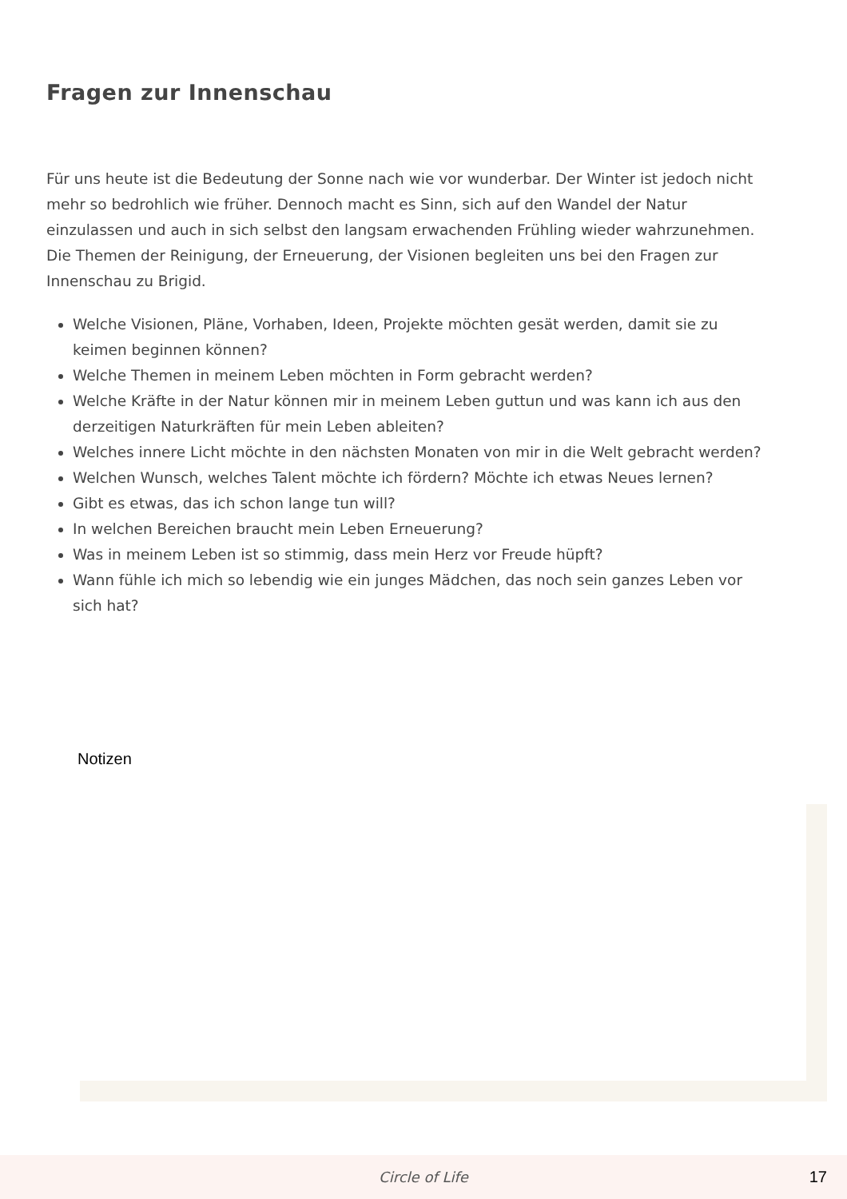Fragen zur Innenschau
Für uns heute ist die Bedeutung der Sonne nach wie vor wunderbar. Der Winter ist jedoch nicht mehr so bedrohlich wie früher. Dennoch macht es Sinn, sich auf den Wandel der Natur einzulassen und auch in sich selbst den langsam erwachenden Frühling wieder wahrzunehmen.
Die Themen der Reinigung, der Erneuerung, der Visionen begleiten uns bei den Fragen zur Innenschau zu Brigid.
Welche Visionen, Pläne, Vorhaben, Ideen, Projekte möchten gesät werden, damit sie zu keimen beginnen können?
Welche Themen in meinem Leben möchten in Form gebracht werden?
Welche Kräfte in der Natur können mir in meinem Leben guttun und was kann ich aus den derzeitigen Naturkräften für mein Leben ableiten?
Welches innere Licht möchte in den nächsten Monaten von mir in die Welt gebracht werden?
Welchen Wunsch, welches Talent möchte ich fördern? Möchte ich etwas Neues lernen?
Gibt es etwas, das ich schon lange tun will?
In welchen Bereichen braucht mein Leben Erneuerung?
Was in meinem Leben ist so stimmig, dass mein Herz vor Freude hüpft?
Wann fühle ich mich so lebendig wie ein junges Mädchen, das noch sein ganzes Leben vor sich hat?
Notizen
Circle of Life 17